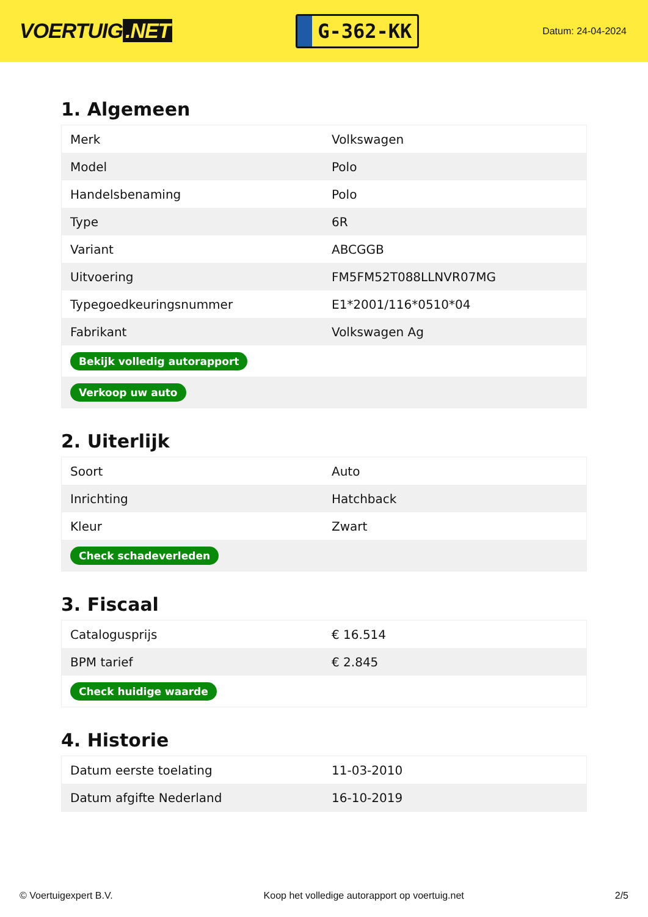VOERTUIG.NET
G-362-KK
Datum: 24-04-2024
1. Algemeen
| Merk | Volkswagen |
| Model | Polo |
| Handelsbenaming | Polo |
| Type | 6R |
| Variant | ABCGGB |
| Uitvoering | FM5FM52T088LLNVR07MG |
| Typegoedkeuringsnummer | E1*2001/116*0510*04 |
| Fabrikant | Volkswagen Ag |
| Bekijk volledig autorapport | |
| Verkoop uw auto | |
2. Uiterlijk
| Soort | Auto |
| Inrichting | Hatchback |
| Kleur | Zwart |
| Check schadeverleden | |
3. Fiscaal
| Catalogusprijs | € 16.514 |
| BPM tarief | € 2.845 |
| Check huidige waarde | |
4. Historie
| Datum eerste toelating | 11-03-2010 |
| Datum afgifte Nederland | 16-10-2019 |
© Voertuigexpert B.V. Koop het volledige autorapport op voertuig.net 2/5